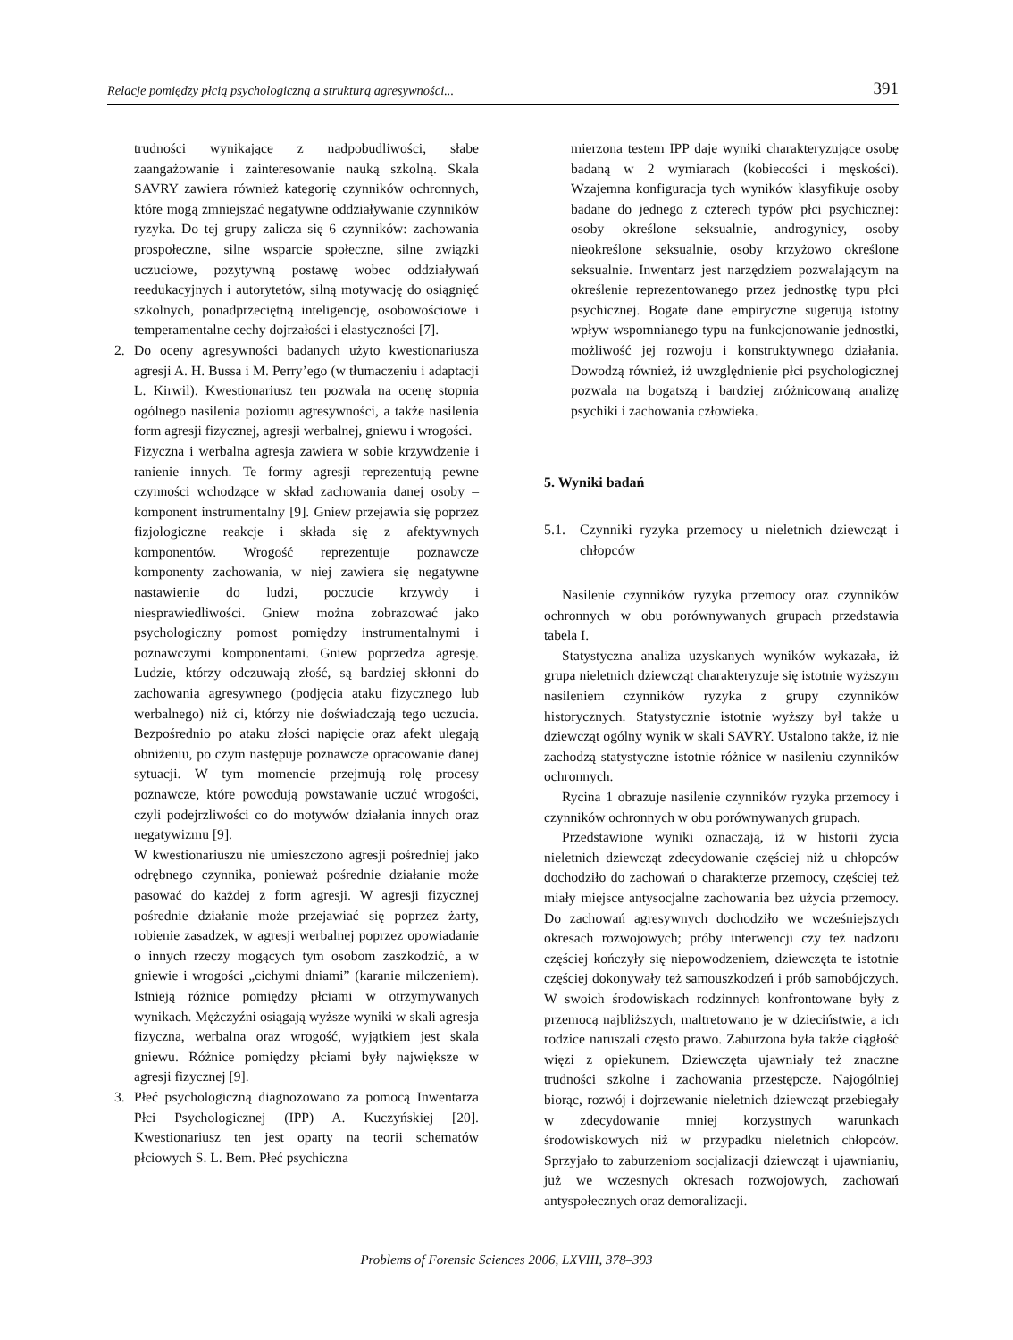Relacje pomiędzy płcią psychologiczną a strukturą agresywności... 391
trudności wynikające z nadpobudliwości, słabe zaangażowanie i zainteresowanie nauką szkolną. Skala SAVRY zawiera również kategorię czynników ochronnych, które mogą zmniejszać negatywne oddziaływanie czynników ryzyka. Do tej grupy zalicza się 6 czynników: zachowania prospołeczne, silne wsparcie społeczne, silne związki uczuciowe, pozytywną postawę wobec oddziaływań reedukacyjnych i autorytetów, silną motywację do osiągnięć szkolnych, ponadprzeciętną inteligencję, osobowościowe i temperamentalne cechy dojrzałości i elastyczności [7].
2. Do oceny agresywności badanych użyto kwestionariusza agresji A. H. Bussa i M. Perry’ego (w tłumaczeniu i adaptacji L. Kirwil). Kwestionariusz ten pozwala na ocenę stopnia ogólnego nasilenia poziomu agresywności, a także nasilenia form agresji fizycznej, agresji werbalnej, gniewu i wrogości.
Fizyczna i werbalna agresja zawiera w sobie krzywdzenie i ranienie innych. Te formy agresji reprezentują pewne czynności wchodzące w skład zachowania danej osoby – komponent instrumentalny [9]. Gniew przejawia się poprzez fizjologiczne reakcje i składa się z afektywnych komponentów. Wrogość reprezentuje poznawcze komponenty zachowania, w niej zawiera się negatywne nastawienie do ludzi, poczucie krzywdy i niesprawiedliwości. Gniew można zobrazować jako psychologiczny pomost pomiędzy instrumentalnymi i poznawczymi komponentami. Gniew poprzedza agresję. Ludzie, którzy odczuwają złość, są bardziej skłonni do zachowania agresywnego (podjęcia ataku fizycznego lub werbalnego) niż ci, którzy nie doświadczają tego uczucia. Bezpośrednio po ataku złości napięcie oraz afekt ulegają obniżeniu, po czym następuje poznawcze opracowanie danej sytuacji. W tym momencie przejmują rolę procesy poznawcze, które powodują powstawanie uczuć wrogości, czyli podejrzliwości co do motywów działania innych oraz negatywizmu [9].
W kwestionariuszu nie umieszczono agresji pośredniej jako odrębnego czynnika, ponieważ pośrednie działanie może pasować do każdej z form agresji. W agresji fizycznej pośrednie działanie może przejawiać się poprzez żarty, robienie zasadzek, w agresji werbalnej poprzez opowiadanie o innych rzeczy mogących tym osobom zaszkodzić, a w gniewie i wrogości „cichymi dniami” (karanie milczeniem). Istnieją różnice pomiędzy płciami w otrzymywanych wynikach. Mężczyźni osiągają wyższe wyniki w skali agresja fizyczna, werbalna oraz wrogość, wyjątkiem jest skala gniewu. Różnice pomiędzy płciami były największe w agresji fizycznej [9].
3. Płeć psychologiczną diagnozowano za pomocą Inwentarza Płci Psychologicznej (IPP) A. Kuczyńskiej [20]. Kwestionariusz ten jest oparty na teorii schematów płciowych S. L. Bem. Płeć psychiczna
mierzona testem IPP daje wyniki charakteryzujące osobę badaną w 2 wymiarach (kobiecości i męskości). Wzajemna konfiguracja tych wyników klasyfikuje osoby badane do jednego z czterech typów płci psychicznej: osoby określone seksualnie, androgynicy, osoby nieokreślone seksualnie, osoby krzyżowo określone seksualnie. Inwentarz jest narzędziem pozwalającym na określenie reprezentowanego przez jednostkę typu płci psychicznej. Bogate dane empiryczne sugerują istotny wpływ wspomnianego typu na funkcjonowanie jednostki, możliwość jej rozwoju i konstruktywnego działania. Dowodzą również, iż uwzględnienie płci psychologicznej pozwala na bogatszą i bardziej zróżnicowaną analizę psychiki i zachowania człowieka.
5. Wyniki badań
5.1. Czynniki ryzyka przemocy u nieletnich dziewcząt i chłopców
Nasilenie czynników ryzyka przemocy oraz czynników ochronnych w obu porównywanych grupach przedstawia tabela I.
Statystyczna analiza uzyskanych wyników wykazała, iż grupa nieletnich dziewcząt charakteryzuje się istotnie wyższym nasileniem czynników ryzyka z grupy czynników historycznych. Statystycznie istotnie wyższy był także u dziewcząt ogólny wynik w skali SAVRY. Ustalono także, iż nie zachodzą statystyczne istotnie różnice w nasileniu czynników ochronnych.
Rycina 1 obrazuje nasilenie czynników ryzyka przemocy i czynników ochronnych w obu porównywanych grupach.
Przedstawione wyniki oznaczają, iż w historii życia nieletnich dziewcząt zdecydowanie częściej niż u chłopców dochodziło do zachowań o charakterze przemocy, częściej też miały miejsce antysocjalne zachowania bez użycia przemocy. Do zachowań agresywnych dochodziło we wcześniejszych okresach rozwojowych; próby interwencji czy też nadzoru częściej kończyły się niepowodzeniem, dziewczęta te istotnie częściej dokonywały też samouszkodzeń i prób samobójczych. W swoich środowiskach rodzinnych konfrontowane były z przemocą najbliższych, maltretowano je w dzieciństwie, a ich rodzice naruszali często prawo. Zaburzona była także ciągłość więzi z opiekunem. Dziewczęta ujawniały też znaczne trudności szkolne i zachowania przestępcze. Najogólniej biorąc, rozwój i dojrzewanie nieletnich dziewcząt przebiegały w zdecydowanie mniej korzystnych warunkach środowiskowych niż w przypadku nieletnich chłopców. Sprzyjało to zaburzeniom socjalizacji dziewcząt i ujawnianiu, już we wczesnych okresach rozwojowych, zachowań antyspołecznych oraz demoralizacji.
Problems of Forensic Sciences 2006, LXVIII, 378–393